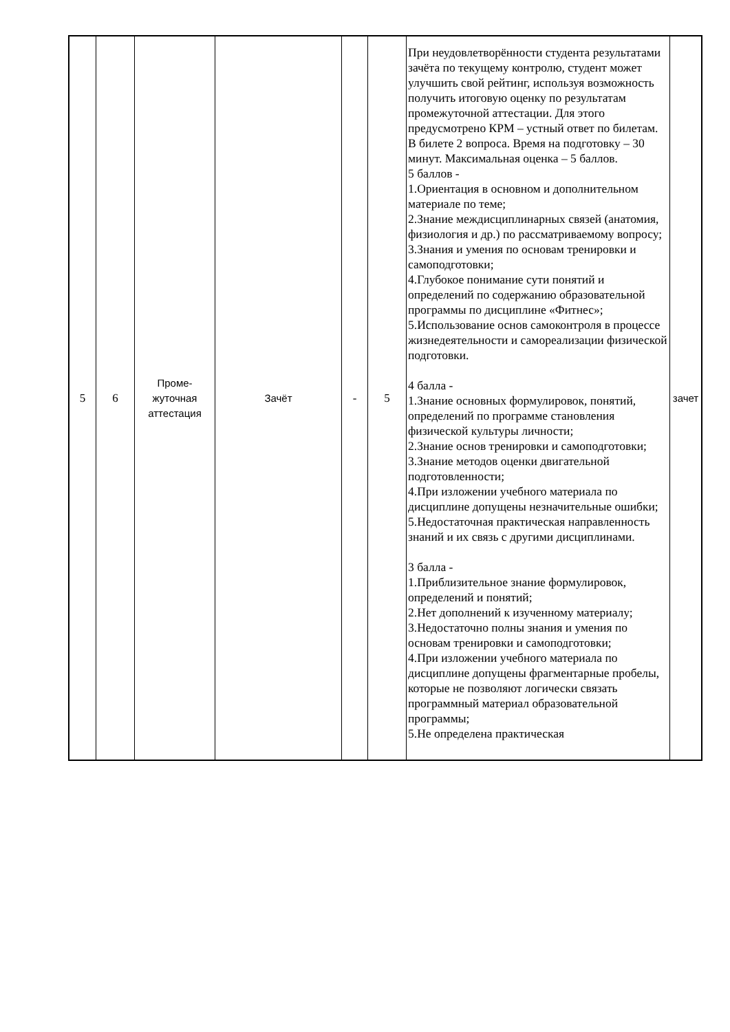| 5 | 6 | Проме- жуточная аттестация | Зачёт | - | 5 | При неудовлетворённости студента результатами зачёта по текущему контролю, студент может улучшить свой рейтинг, используя возможность получить итоговую оценку по результатам промежуточной аттестации. Для этого предусмотрено КРМ – устный ответ по билетам. В билете 2 вопроса. Время на подготовку – 30 минут. Максимальная оценка – 5 баллов. 5 баллов - 1.Ориентация в основном и дополнительном материале по теме; 2.Знание междисциплинарных связей (анатомия, физиология и др.) по рассматриваемому вопросу; 3.Знания и умения по основам тренировки и самоподготовки; 4.Глубокое понимание сути понятий и определений по содержанию образовательной программы по дисциплине «Фитнес»; 5.Использование основ самоконтроля в процессе жизнедеятельности и самореализации физической подготовки. 4 балла - 1.Знание основных формулировок, понятий, определений по программе становления физической культуры личности; 2.Знание основ тренировки и самоподготовки; 3.Знание методов оценки двигательной подготовленности; 4.При изложении учебного материала по дисциплине допущены незначительные ошибки; 5.Недостаточная практическая направленность знаний и их связь с другими дисциплинами. 3 балла - 1.Приблизительное знание формулировок, определений и понятий; 2.Нет дополнений к изученному материалу; 3.Недостаточно полны знания и умения по основам тренировки и самоподготовки; 4.При изложении учебного материала по дисциплине допущены фрагментарные пробелы, которые не позволяют логически связать программный материал образовательной программы; 5.Не определена практическая | зачет |